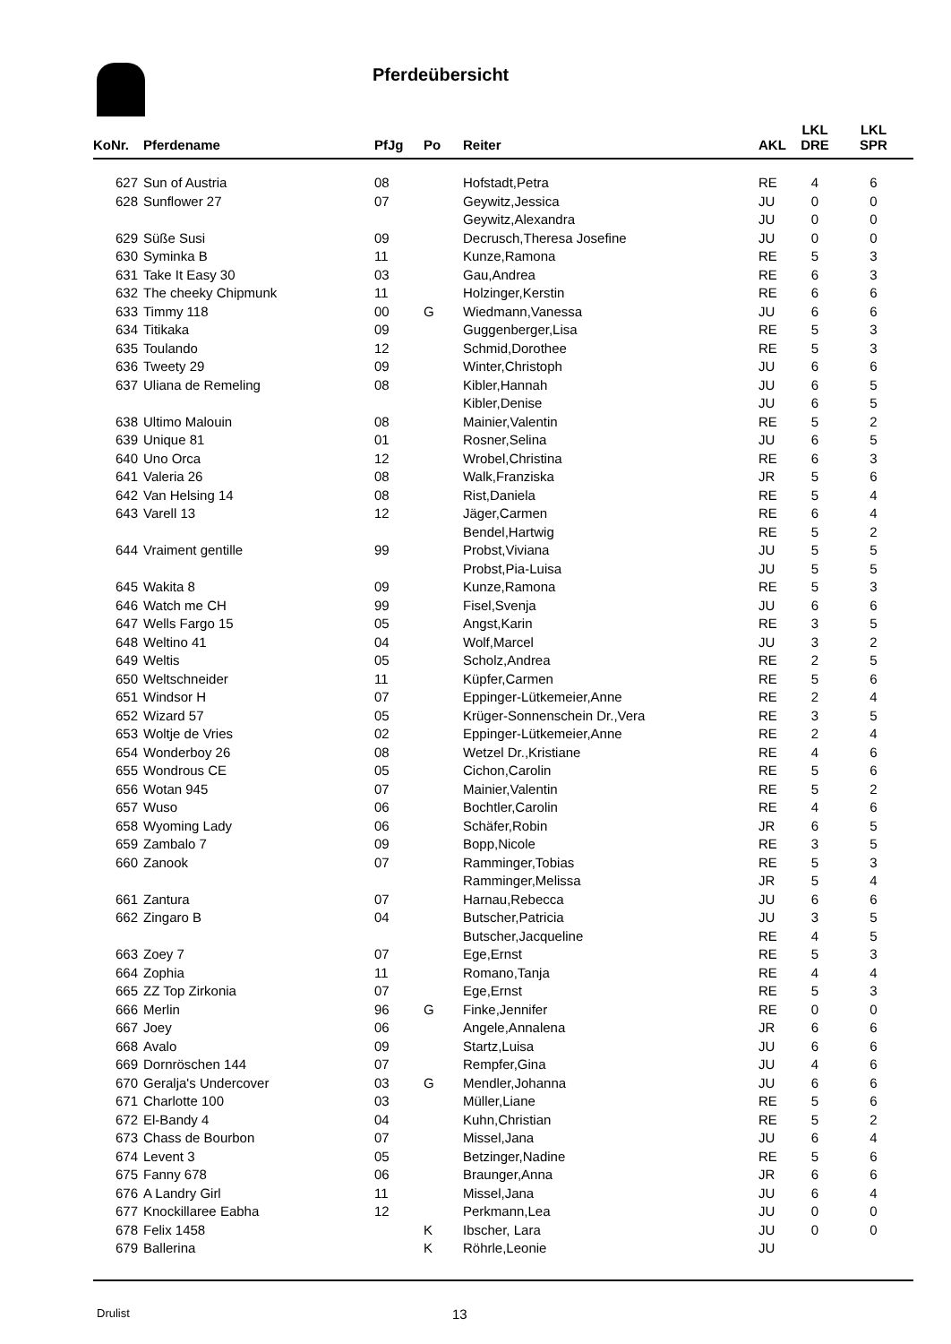Pferdeübersicht
| KoNr. | Pferdename | PfJg | Po | Reiter | AKL | LKL DRE | LKL SPR |
| --- | --- | --- | --- | --- | --- | --- | --- |
| 627 | Sun of Austria | 08 | | Hofstadt,Petra | RE | 4 | 6 |
| 628 | Sunflower 27 | 07 | | Geywitz,Jessica | JU | 0 | 0 |
| | | | | Geywitz,Alexandra | JU | 0 | 0 |
| 629 | Süße Susi | 09 | | Decrusch,Theresa Josefine | JU | 0 | 0 |
| 630 | Syminka B | 11 | | Kunze,Ramona | RE | 5 | 3 |
| 631 | Take It Easy 30 | 03 | | Gau,Andrea | RE | 6 | 3 |
| 632 | The cheeky Chipmunk | 11 | | Holzinger,Kerstin | RE | 6 | 6 |
| 633 | Timmy 118 | 00 | G | Wiedmann,Vanessa | JU | 6 | 6 |
| 634 | Titikaka | 09 | | Guggenberger,Lisa | RE | 5 | 3 |
| 635 | Toulando | 12 | | Schmid,Dorothee | RE | 5 | 3 |
| 636 | Tweety 29 | 09 | | Winter,Christoph | JU | 6 | 6 |
| 637 | Uliana de Remeling | 08 | | Kibler,Hannah | JU | 6 | 5 |
| | | | | Kibler,Denise | JU | 6 | 5 |
| 638 | Ultimo Malouin | 08 | | Mainier,Valentin | RE | 5 | 2 |
| 639 | Unique 81 | 01 | | Rosner,Selina | JU | 6 | 5 |
| 640 | Uno Orca | 12 | | Wrobel,Christina | RE | 6 | 3 |
| 641 | Valeria 26 | 08 | | Walk,Franziska | JR | 5 | 6 |
| 642 | Van Helsing 14 | 08 | | Rist,Daniela | RE | 5 | 4 |
| 643 | Varell 13 | 12 | | Jäger,Carmen | RE | 6 | 4 |
| | | | | Bendel,Hartwig | RE | 5 | 2 |
| 644 | Vraiment gentille | 99 | | Probst,Viviana | JU | 5 | 5 |
| | | | | Probst,Pia-Luisa | JU | 5 | 5 |
| 645 | Wakita 8 | 09 | | Kunze,Ramona | RE | 5 | 3 |
| 646 | Watch me CH | 99 | | Fisel,Svenja | JU | 6 | 6 |
| 647 | Wells Fargo 15 | 05 | | Angst,Karin | RE | 3 | 5 |
| 648 | Weltino 41 | 04 | | Wolf,Marcel | JU | 3 | 2 |
| 649 | Weltis | 05 | | Scholz,Andrea | RE | 2 | 5 |
| 650 | Weltschneider | 11 | | Küpfer,Carmen | RE | 5 | 6 |
| 651 | Windsor H | 07 | | Eppinger-Lütkemeier,Anne | RE | 2 | 4 |
| 652 | Wizard 57 | 05 | | Krüger-Sonnenschein Dr.,Vera | RE | 3 | 5 |
| 653 | Woltje de Vries | 02 | | Eppinger-Lütkemeier,Anne | RE | 2 | 4 |
| 654 | Wonderboy 26 | 08 | | Wetzel Dr.,Kristiane | RE | 4 | 6 |
| 655 | Wondrous CE | 05 | | Cichon,Carolin | RE | 5 | 6 |
| 656 | Wotan 945 | 07 | | Mainier,Valentin | RE | 5 | 2 |
| 657 | Wuso | 06 | | Bochtler,Carolin | RE | 4 | 6 |
| 658 | Wyoming Lady | 06 | | Schäfer,Robin | JR | 6 | 5 |
| 659 | Zambalo 7 | 09 | | Bopp,Nicole | RE | 3 | 5 |
| 660 | Zanook | 07 | | Ramminger,Tobias | RE | 5 | 3 |
| | | | | Ramminger,Melissa | JR | 5 | 4 |
| 661 | Zantura | 07 | | Harnau,Rebecca | JU | 6 | 6 |
| 662 | Zingaro B | 04 | | Butscher,Patricia | JU | 3 | 5 |
| | | | | Butscher,Jacqueline | RE | 4 | 5 |
| 663 | Zoey 7 | 07 | | Ege,Ernst | RE | 5 | 3 |
| 664 | Zophia | 11 | | Romano,Tanja | RE | 4 | 4 |
| 665 | ZZ Top Zirkonia | 07 | | Ege,Ernst | RE | 5 | 3 |
| 666 | Merlin | 96 | G | Finke,Jennifer | RE | 0 | 0 |
| 667 | Joey | 06 | | Angele,Annalena | JR | 6 | 6 |
| 668 | Avalo | 09 | | Startz,Luisa | JU | 6 | 6 |
| 669 | Dornröschen 144 | 07 | | Rempfer,Gina | JU | 4 | 6 |
| 670 | Geralja's Undercover | 03 | G | Mendler,Johanna | JU | 6 | 6 |
| 671 | Charlotte 100 | 03 | | Müller,Liane | RE | 5 | 6 |
| 672 | El-Bandy 4 | 04 | | Kuhn,Christian | RE | 5 | 2 |
| 673 | Chass de Bourbon | 07 | | Missel,Jana | JU | 6 | 4 |
| 674 | Levent 3 | 05 | | Betzinger,Nadine | RE | 5 | 6 |
| 675 | Fanny 678 | 06 | | Braunger,Anna | JR | 6 | 6 |
| 676 | A Landry Girl | 11 | | Missel,Jana | JU | 6 | 4 |
| 677 | Knockillaree Eabha | 12 | | Perkmann,Lea | JU | 0 | 0 |
| 678 | Felix 1458 | | K | Ibscher, Lara | JU | 0 | 0 |
| 679 | Ballerina | | K | Röhrle,Leonie | JU | | |
Drulist 13